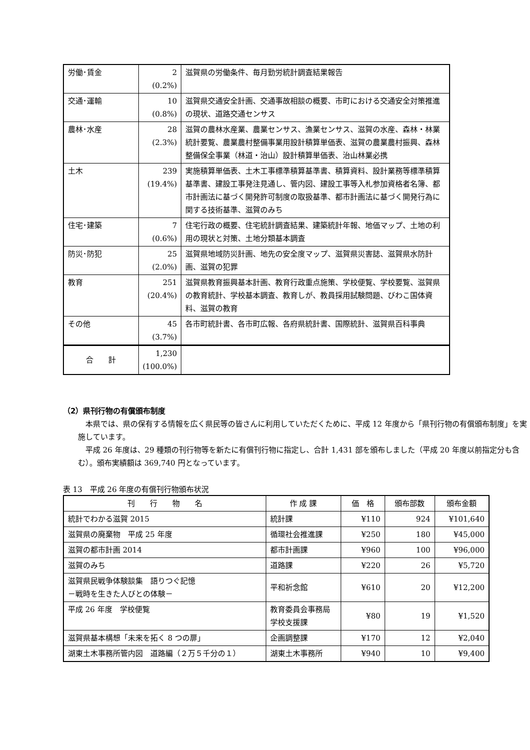| 労働･賃金 | 2 (0.2%) | 滋賀県の労働条件、毎月勤労統計調査結果報告 |
| 交通･運輸 | 10 (0.8%) | 滋賀県交通安全計画、交通事故相談の概要、市町における交通安全対策推進の現状、道路交通センサス |
| 農林･水産 | 28 (2.3%) | 滋賀の農林水産業、農業センサス、漁業センサス、滋賀の水産、森林・林業統計要覧、農業農村整備事業用設計積算単価表、滋賀の農業農村振興、森林整備保全事業（林道・治山）設計積算単価表、治山林業必携 |
| 土木 | 239 (19.4%) | 実施積算単価表、土木工事標準積算基準書、積算資料、設計業務等標準積算基準書、建設工事発注見通し、管内図、建設工事等入札参加資格者名簿、都市計画法に基づく開発許可制度の取扱基準、都市計画法に基づく開発行為に関する技術基準、滋賀のみち |
| 住宅･建築 | 7 (0.6%) | 住宅行政の概要、住宅統計調査結果、建築統計年報、地価マップ、土地の利用の現状と対策、土地分類基本調査 |
| 防災･防犯 | 25 (2.0%) | 滋賀県地域防災計画、地先の安全度マップ、滋賀県災害誌、滋賀県水防計画、滋賀の犯罪 |
| 教育 | 251 (20.4%) | 滋賀県教育振興基本計画、教育行政重点施策、学校便覧、学校要覧、滋賀県の教育統計、学校基本調査、教育しが、教員採用試験問題、びわこ国体資料、滋賀の教育 |
| その他 | 45 (3.7%) | 各市町統計書、各市町広報、各府県統計書、国際統計、滋賀県百科事典 |
| 合 計 | 1,230 (100.0%) | |
（2）県刊行物の有償頒布制度
本県では、県の保有する情報を広く県民等の皆さんに利用していただくために、平成 12 年度から「県刊行物の有償頒布制度」を実施しています。
平成 26 年度は、29 種類の刊行物等を新たに有償刊行物に指定し、合計 1,431 部を頒布しました（平成 20 年度以前指定分も含む）。頒布実績額は 369,740 円となっています。
表 13　平成 26 年度の有償刊行物頒布状況
| 刊 行 物 名 | 作 成 課 | 価 格 | 頒布部数 | 頒布金額 |
| --- | --- | --- | --- | --- |
| 統計でわかる滋賀 2015 | 統計課 | ¥110 | 924 | ¥101,640 |
| 滋賀県の廃棄物 平成 25 年度 | 循環社会推進課 | ¥250 | 180 | ¥45,000 |
| 滋賀の都市計画 2014 | 都市計画課 | ¥960 | 100 | ¥96,000 |
| 滋賀のみち | 道路課 | ¥220 | 26 | ¥5,720 |
| 滋賀県民戦争体験談集 語りつぐ記憶 －戦時を生きた人びとの体験－ | 平和祈念館 | ¥610 | 20 | ¥12,200 |
| 平成 26 年度 学校便覧 | 教育委員会事務局学校支援課 | ¥80 | 19 | ¥1,520 |
| 滋賀県基本構想「未来を拓く 8 つの扉」 | 企画調整課 | ¥170 | 12 | ¥2,040 |
| 湖東土木事務所管内図 道路編（２万５千分の１） | 湖東土木事務所 | ¥940 | 10 | ¥9,400 |